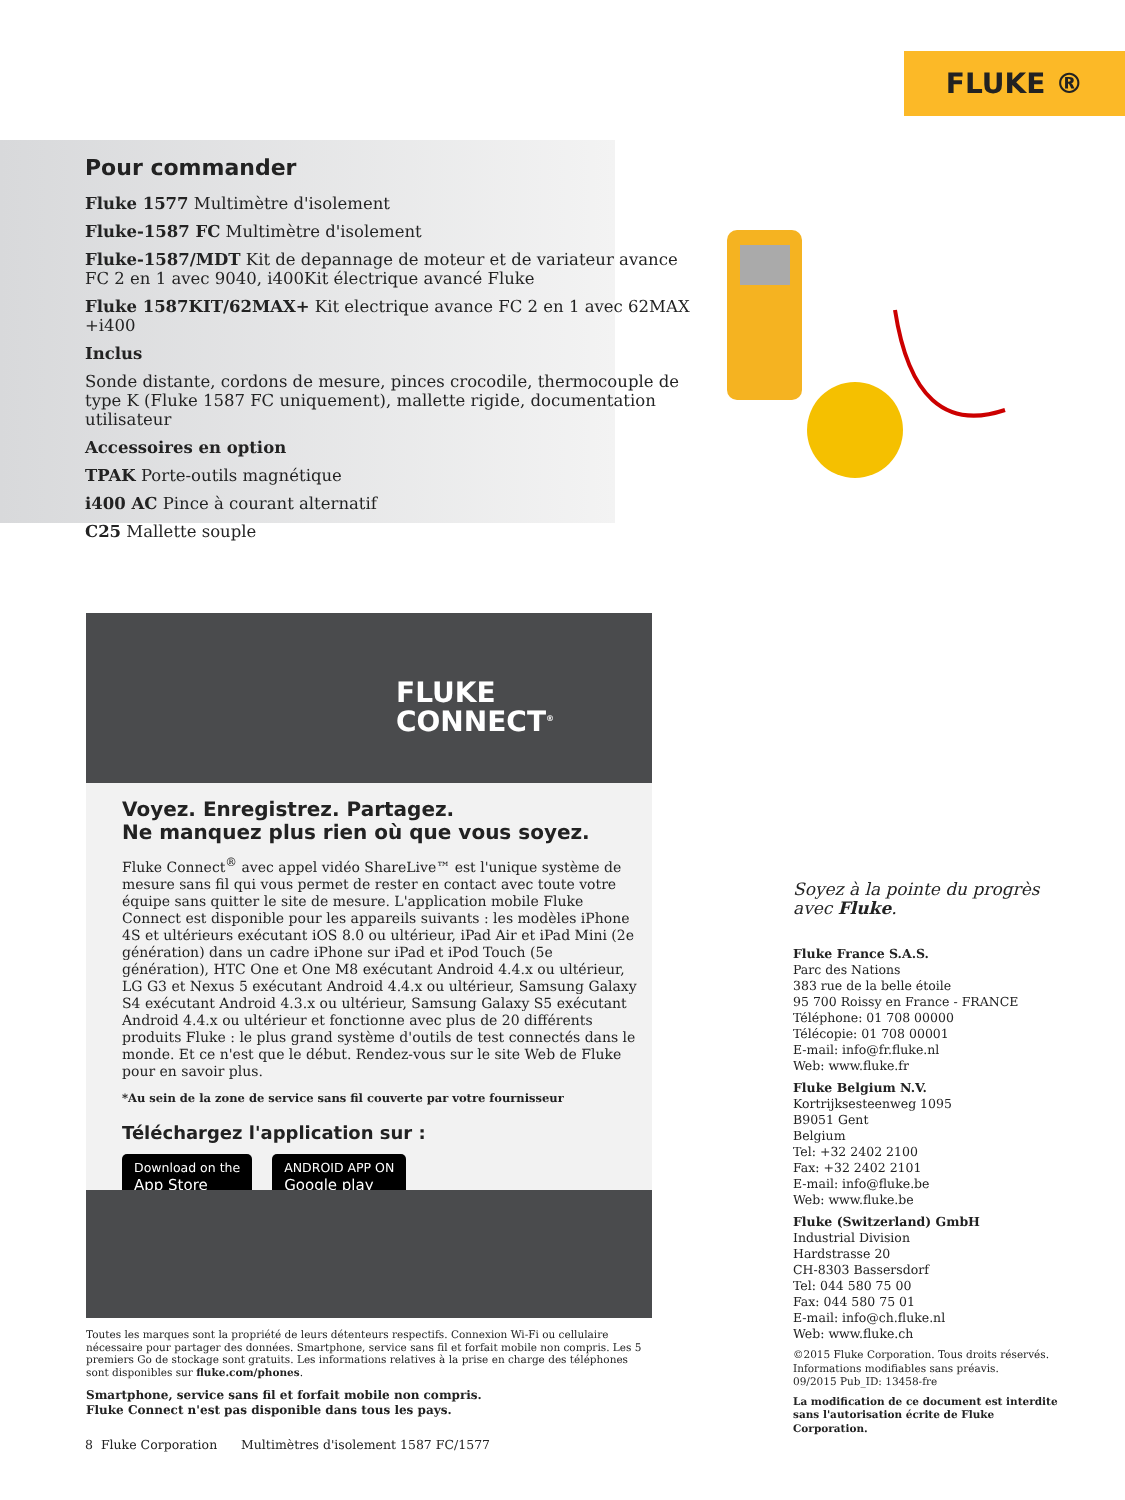FLUKE ®
Pour commander
Fluke 1577 Multimètre d'isolement
Fluke-1587 FC Multimètre d'isolement
Fluke-1587/MDT Kit de depannage de moteur et de variateur avance FC 2 en 1 avec 9040, i400Kit électrique avancé Fluke
Fluke 1587KIT/62MAX+ Kit electrique avance FC 2 en 1 avec 62MAX +i400
Inclus
Sonde distante, cordons de mesure, pinces crocodile, thermocouple de type K (Fluke 1587 FC uniquement), mallette rigide, documentation utilisateur
Accessoires en option
TPAK Porte-outils magnétique
i400 AC Pince à courant alternatif
C25 Mallette souple
FLUKE
CONNECT<sup>®</sup>
Voyez. Enregistrez. Partagez.
Ne manquez plus rien où que vous soyez.
Fluke Connect<sup>®</sup> avec appel vidéo ShareLive™ est l'unique système de mesure sans fil qui vous permet de rester en contact avec toute votre équipe sans quitter le site de mesure. L'application mobile Fluke Connect est disponible pour les appareils suivants : les modèles iPhone 4S et ultérieurs exécutant iOS 8.0 ou ultérieur, iPad Air et iPad Mini (2e génération) dans un cadre iPhone sur iPad et iPod Touch (5e génération), HTC One et One M8 exécutant Android 4.4.x ou ultérieur, LG G3 et Nexus 5 exécutant Android 4.4.x ou ultérieur, Samsung Galaxy S4 exécutant Android 4.3.x ou ultérieur, Samsung Galaxy S5 exécutant Android 4.4.x ou ultérieur et fonctionne avec plus de 20 différents produits Fluke : le plus grand système d'outils de test connectés dans le monde. Et ce n'est que le début. Rendez-vous sur le site Web de Fluke pour en savoir plus.
*Au sein de la zone de service sans fil couverte par votre fournisseur
Téléchargez l'application sur :
Download on the
App Store ANDROID APP ON
Google play
Toutes les marques sont la propriété de leurs détenteurs respectifs. Connexion Wi-Fi ou cellulaire nécessaire pour partager des données. Smartphone, service sans fil et forfait mobile non compris. Les 5 premiers Go de stockage sont gratuits. Les informations relatives à la prise en charge des téléphones sont disponibles sur fluke.com/phones.
Smartphone, service sans fil et forfait mobile non compris.
Fluke Connect n'est pas disponible dans tous les pays.
8 Fluke Corporation Multimètres d'isolement 1587 FC/1577
Soyez à la pointe du progrès avec Fluke.
Fluke France S.A.S.
Parc des Nations
383 rue de la belle étoile
95 700 Roissy en France - FRANCE
Téléphone: 01 708 00000
Télécopie: 01 708 00001
E-mail: info@fr.fluke.nl
Web: www.fluke.fr
Fluke Belgium N.V.
Kortrijksesteenweg 1095
B9051 Gent
Belgium
Tel: +32 2402 2100
Fax: +32 2402 2101
E-mail: info@fluke.be
Web: www.fluke.be
Fluke (Switzerland) GmbH
Industrial Division
Hardstrasse 20
CH-8303 Bassersdorf
Tel: 044 580 75 00
Fax: 044 580 75 01
E-mail: info@ch.fluke.nl
Web: www.fluke.ch
©2015 Fluke Corporation. Tous droits réservés.
Informations modifiables sans préavis.
09/2015 Pub_ID: 13458-fre
La modification de ce document est interdite sans l'autorisation écrite de Fluke Corporation.